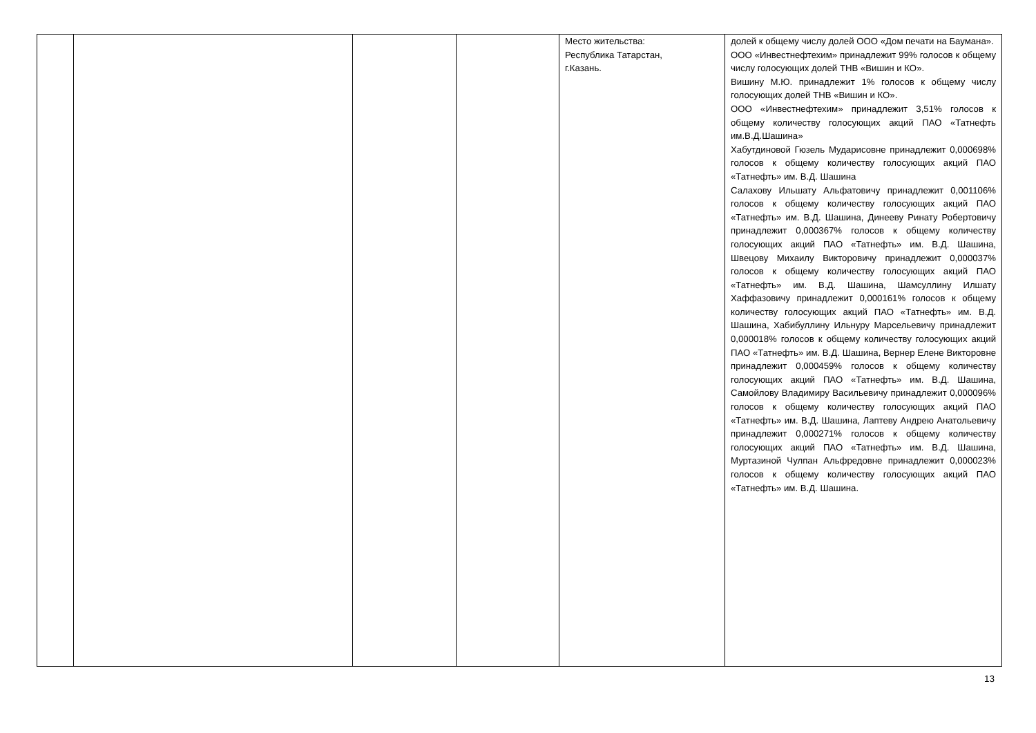| | | | | Место жительства: Республика Татарстан, г.Казань. | долей к общему числу долей ООО «Дом печати на Баумана». ООО «Инвестнефтехим» принадлежит 99% голосов к общему числу голосующих долей ТНВ «Вишин и КО». Вишину М.Ю. принадлежит 1% голосов к общему числу голосующих долей ТНВ «Вишин и КО». ООО «Инвестнефтехим» принадлежит 3,51% голосов к общему количеству голосующих акций ПАО «Татнефть им.В.Д.Шашина» Хабутдиновой Гюзель Мударисовне принадлежит 0,000698% голосов к общему количеству голосующих акций ПАО «Татнефть» им. В.Д. Шашина Салахову Ильшату Альфатовичу принадлежит 0,001106% голосов к общему количеству голосующих акций ПАО «Татнефть» им. В.Д. Шашина, Динееву Ринату Робертовичу принадлежит 0,000367% голосов к общему количеству голосующих акций ПАО «Татнефть» им. В.Д. Шашина, Швецову Михаилу Викторовичу принадлежит 0,000037% голосов к общему количеству голосующих акций ПАО «Татнефть» им. В.Д. Шашина, Шамсуллину Илшату Хаффазовичу принадлежит 0,000161% голосов к общему количеству голосующих акций ПАО «Татнефть» им. В.Д. Шашина, Хабибуллину Ильнуру Марсельевичу принадлежит 0,000018% голосов к общему количеству голосующих акций ПАО «Татнефть» им. В.Д. Шашина, Вернер Елене Викторовне принадлежит 0,000459% голосов к общему количеству голосующих акций ПАО «Татнефть» им. В.Д. Шашина, Самойлову Владимиру Васильевичу принадлежит 0,000096% голосов к общему количеству голосующих акций ПАО «Татнефть» им. В.Д. Шашина, Лаптеву Андрею Анатольевичу принадлежит 0,000271% голосов к общему количеству голосующих акций ПАО «Татнефть» им. В.Д. Шашина, Муртазиной Чулпан Альфредовне принадлежит 0,000023% голосов к общему количеству голосующих акций ПАО «Татнефть» им. В.Д. Шашина. |
13